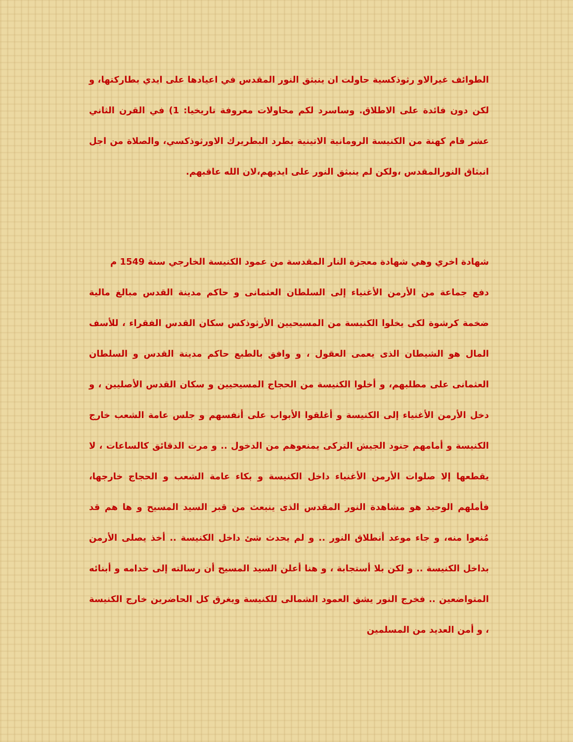الطوائف غيرالاو رثوذكسية حاولت ان ينبثق النور المقدس في اعيادها على ايدي بطاركتها، و لكن دون فائدة على الاطلاق. وساسرد لكم محاولات معروفة تاريخيا: 1) في القرن الثاني عشر قام كهنة من الكنيسة الرومانية الاتينية بطرد البطريرك الاورثوذكسي، والصلاة من اجل انبثاق النورالمقدس ،ولكن لم ينبثق النور على ايديهم،لان الله عاقبهم.
شهادة اخري وهي شهادة معجزة النار المقدسة من عمود الكنيسة الخارجي سنة 1549 م
دفع جماعة من الأرمن الأغنياء إلى السلطان العثمانى و حاكم مدينة القدس مبالغ مالية ضخمة كرشوة لكى يخلوا الكنيسة من المسيحيين الأرثوذكس سكان القدس الفقراء ، للأسف المال هو الشيطان الذى يعمى العقول ، و وافق بالطبع حاكم مدينة القدس و السلطان العثمانى على مطلبهم، و أخلوا الكنيسة من الحجاج المسيحيين و سكان القدس الأصليين ، و دخل الأرمن الأغنياء إلى الكنيسة و أغلقوا الأبواب على أنفسهم و جلس عامة الشعب خارج الكنيسة و أمامهم جنود الجيش التركى يمنعوهم من الدخول .. و مرت الدقائق كالساعات ، لا يقطعها إلا صلوات الأرمن الأغنياء داخل الكنيسة و بكاء عامة الشعب و الحجاج خارجها، فأملهم الوحيد هو مشاهدة النور المقدس الذى ينبعث من قبر السيد المسيح و ها هم قد مُنعوا منه، و جاء موعد أنطلاق النور .. و لم يحدث شئ داخل الكنيسة .. أخذ يصلى الأرمن بداخل الكنيسة .. و لكن بلا أستجابة ، و هنا أعلن السيد المسيح أن رسالته إلى خدامه و أبنائه المتواضعين .. فخرج النور يشق العمود الشمالى للكنيسة ويغرق كل الحاضرين خارج الكنيسة ، و أمن العديد من المسلمين